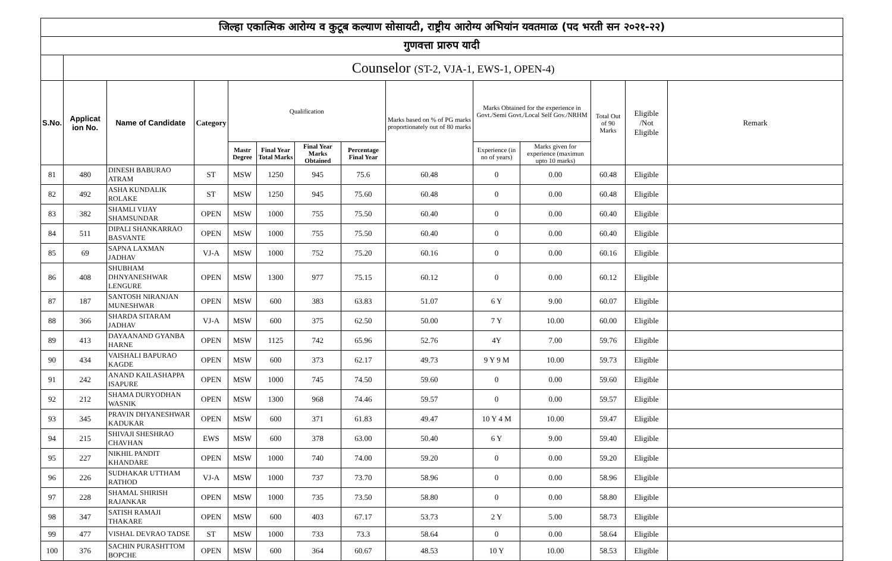| जिल्हा एकात्मिक आरोग्य व कुटूब कल्याण सोसायटी, राष्ट्रीय आरोग्य अभियांन यवतमाळ (पद भरती सन २०२१-२२) | | | | | | | | | | | | | |
| गुणवत्ता प्रारुप यादी | | | | | | | | | | | | | |
| | Counselor (ST-2, VJA-1, EWS-1, OPEN-4) | | | | | | | | | | | | |
| S.No. | Applicat ion No. | Name of Candidate | Category | Qualification | | | | Marks based on % of PG marks proportionately out of 80 marks | Marks Obtained for the experience in Govt./Semi Govt./Local Self Gov./NRHM | | Total Out of 90 Marks | Eligible /Not Eligible | Remark |
| | | | | Mastr Degree | Final Year Total Marks | Final Year Marks Obtained | Percentage Final Year | | Experience (in no of years) | Marks given for experience (maximun upto 10 marks) | | | |
| 81 | 480 | DINESH BABURAO ATRAM | ST | MSW | 1250 | 945 | 75.6 | 60.48 | 0 | 0.00 | 60.48 | Eligible | |
| 82 | 492 | ASHA KUNDALIK ROLAKE | ST | MSW | 1250 | 945 | 75.60 | 60.48 | 0 | 0.00 | 60.48 | Eligible | |
| 83 | 382 | SHAMLI VIJAY SHAMSUNDAR | OPEN | MSW | 1000 | 755 | 75.50 | 60.40 | 0 | 0.00 | 60.40 | Eligible | |
| 84 | 511 | DIPALI SHANKARRAO BASVANTE | OPEN | MSW | 1000 | 755 | 75.50 | 60.40 | 0 | 0.00 | 60.40 | Eligible | |
| 85 | 69 | SAPNA LAXMAN JADHAV | VJ-A | MSW | 1000 | 752 | 75.20 | 60.16 | 0 | 0.00 | 60.16 | Eligible | |
| 86 | 408 | SHUBHAM DHNYANESHWAR LENGURE | OPEN | MSW | 1300 | 977 | 75.15 | 60.12 | 0 | 0.00 | 60.12 | Eligible | |
| 87 | 187 | SANTOSH NIRANJAN MUNESHWAR | OPEN | MSW | 600 | 383 | 63.83 | 51.07 | 6 Y | 9.00 | 60.07 | Eligible | |
| 88 | 366 | SHARDA SITARAM JADHAV | VJ-A | MSW | 600 | 375 | 62.50 | 50.00 | 7 Y | 10.00 | 60.00 | Eligible | |
| 89 | 413 | DAYAANAND GYANBA HARNE | OPEN | MSW | 1125 | 742 | 65.96 | 52.76 | 4Y | 7.00 | 59.76 | Eligible | |
| 90 | 434 | VAISHALI BAPURAO KAGDE | OPEN | MSW | 600 | 373 | 62.17 | 49.73 | 9 Y 9 M | 10.00 | 59.73 | Eligible | |
| 91 | 242 | ANAND KAILASHAPPA ISAPURE | OPEN | MSW | 1000 | 745 | 74.50 | 59.60 | 0 | 0.00 | 59.60 | Eligible | |
| 92 | 212 | SHAMA DURYODHAN WASNIK | OPEN | MSW | 1300 | 968 | 74.46 | 59.57 | 0 | 0.00 | 59.57 | Eligible | |
| 93 | 345 | PRAVIN DHYANESHWAR KADUKAR | OPEN | MSW | 600 | 371 | 61.83 | 49.47 | 10 Y 4 M | 10.00 | 59.47 | Eligible | |
| 94 | 215 | SHIVAJI SHESHRAO CHAVHAN | EWS | MSW | 600 | 378 | 63.00 | 50.40 | 6 Y | 9.00 | 59.40 | Eligible | |
| 95 | 227 | NIKHIL PANDIT KHANDARE | OPEN | MSW | 1000 | 740 | 74.00 | 59.20 | 0 | 0.00 | 59.20 | Eligible | |
| 96 | 226 | SUDHAKAR UTTHAM RATHOD | VJ-A | MSW | 1000 | 737 | 73.70 | 58.96 | 0 | 0.00 | 58.96 | Eligible | |
| 97 | 228 | SHAMAL SHIRISH RAJANKAR | OPEN | MSW | 1000 | 735 | 73.50 | 58.80 | 0 | 0.00 | 58.80 | Eligible | |
| 98 | 347 | SATISH RAMAJI THAKARE | OPEN | MSW | 600 | 403 | 67.17 | 53.73 | 2 Y | 5.00 | 58.73 | Eligible | |
| 99 | 477 | VISHAL DEVRAO TADSE | ST | MSW | 1000 | 733 | 73.3 | 58.64 | 0 | 0.00 | 58.64 | Eligible | |
| 100 | 376 | SACHIN PURASHTTOM BOPCHE | OPEN | MSW | 600 | 364 | 60.67 | 48.53 | 10 Y | 10.00 | 58.53 | Eligible | |